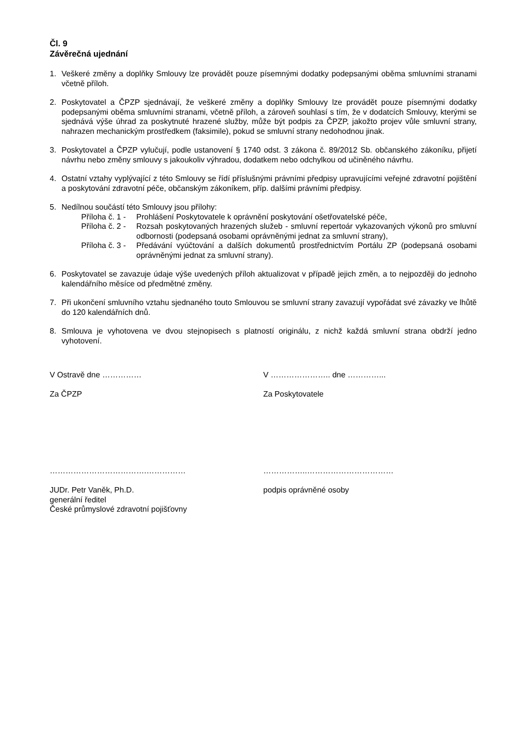Čl. 9
Závěrečná ujednání
1. Veškeré změny a doplňky Smlouvy lze provádět pouze písemnými dodatky podepsanými oběma smluvními stranami včetně příloh.
2. Poskytovatel a ČPZP sjednávají, že veškeré změny a doplňky Smlouvy lze provádět pouze písemnými dodatky podepsanými oběma smluvními stranami, včetně příloh, a zároveň souhlasí s tím, že v dodatcích Smlouvy, kterými se sjednává výše úhrad za poskytnuté hrazené služby, může být podpis za ČPZP, jakožto projev vůle smluvní strany, nahrazen mechanickým prostředkem (faksimile), pokud se smluvní strany nedohodnou jinak.
3. Poskytovatel a ČPZP vylučují, podle ustanovení § 1740 odst. 3 zákona č. 89/2012 Sb. občanského zákoníku, přijetí návrhu nebo změny smlouvy s jakoukoliv výhradou, dodatkem nebo odchylkou od učiněného návrhu.
4. Ostatní vztahy vyplývající z této Smlouvy se řídí příslušnými právními předpisy upravujícími veřejné zdravotní pojištění a poskytování zdravotní péče, občanským zákoníkem, příp. dalšími právními předpisy.
5. Nedílnou součástí této Smlouvy jsou přílohy:
Příloha č. 1 - Prohlášení Poskytovatele k oprávnění poskytování ošetřovatelské péče,
Příloha č. 2 - Rozsah poskytovaných hrazených služeb - smluvní repertoár vykazovaných výkonů pro smluvní odbornosti (podepsaná osobami oprávněnými jednat za smluvní strany),
Příloha č. 3 - Předávání vyúčtování a dalších dokumentů prostřednictvím Portálu ZP (podepsaná osobami oprávněnými jednat za smluvní strany).
6. Poskytovatel se zavazuje údaje výše uvedených příloh aktualizovat v případě jejich změn, a to nejpozději do jednoho kalendářního měsíce od předmětné změny.
7. Při ukončení smluvního vztahu sjednaného touto Smlouvou se smluvní strany zavazují vypořádat své závazky ve lhůtě do 120 kalendářních dnů.
8. Smlouva je vyhotovena ve dvou stejnopisech s platností originálu, z nichž každá smluvní strana obdrží jedno vyhotovení.
V Ostravě dne ……………
Za ČPZP
……………………………….……………
JUDr. Petr Vaněk, Ph.D.
generální ředitel
České průmyslové zdravotní pojišťovny
V ………………….. dne …………...
Za Poskytovatele
……………..……………………………
podpis oprávněné osoby